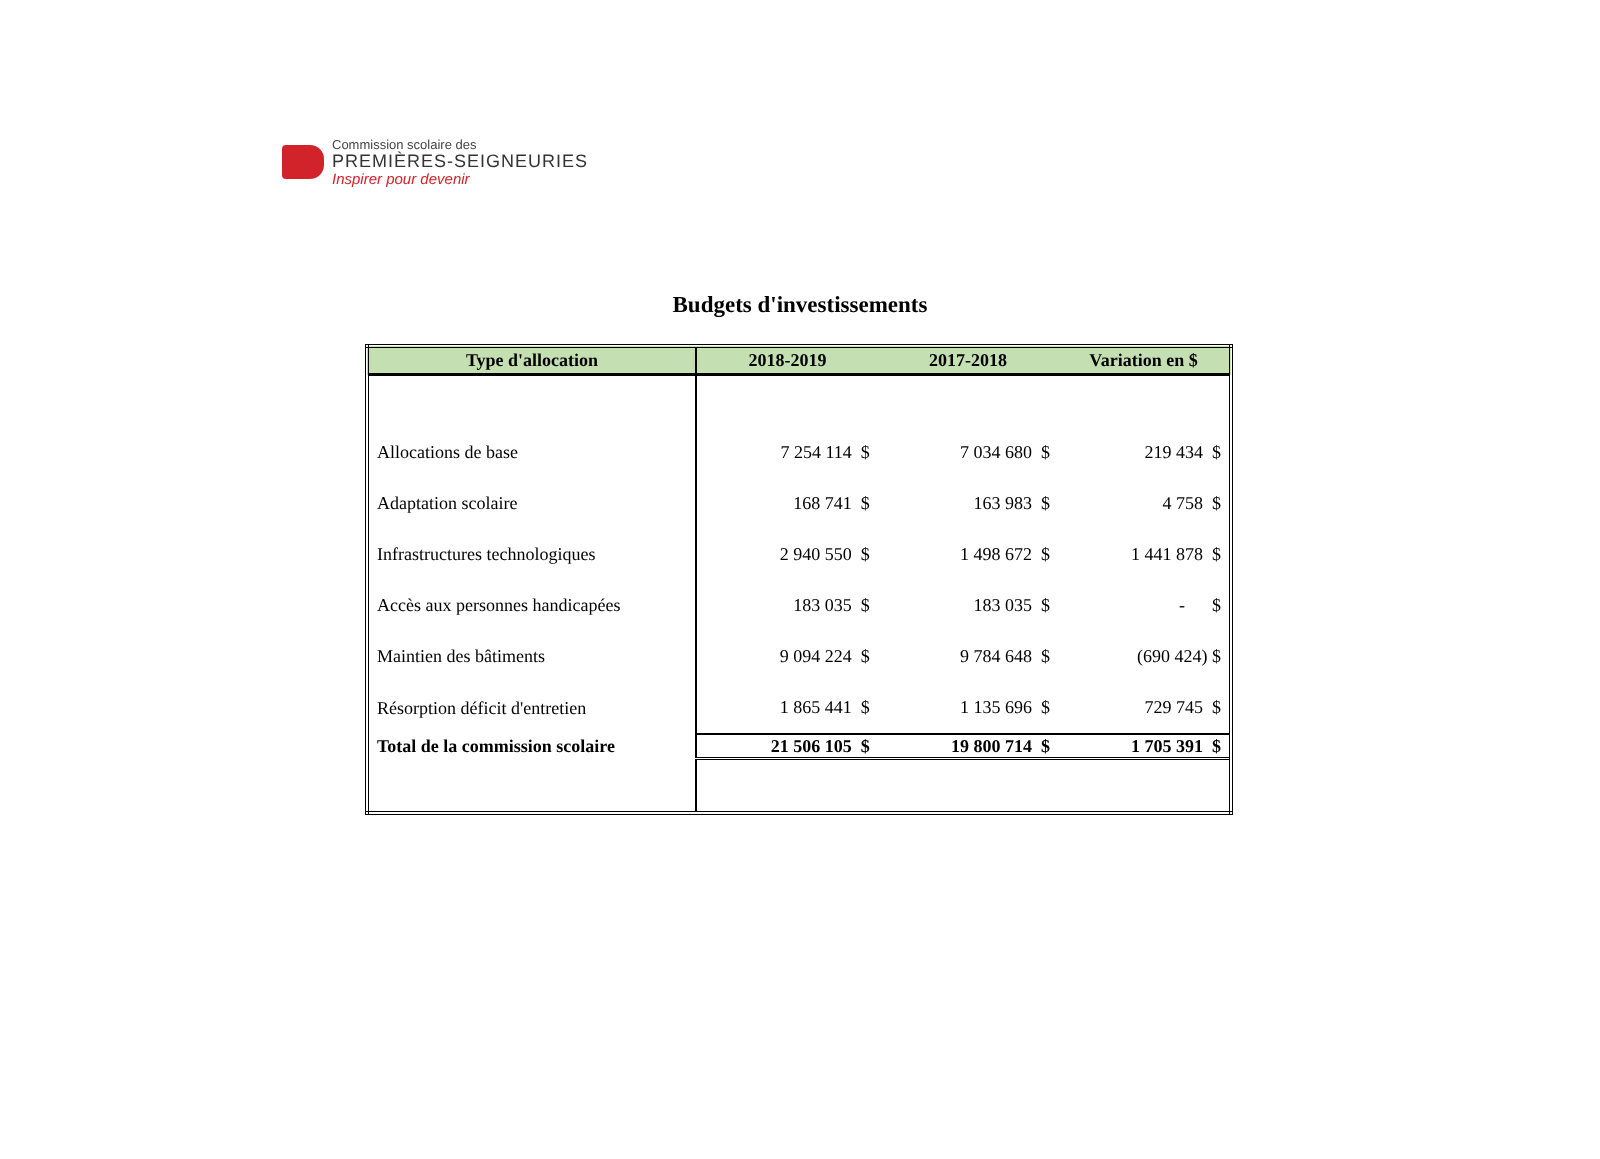Commission scolaire des
PREMIÈRES-SEIGNEURIES
Inspirer pour devenir
Budgets d'investissements
| Type d'allocation | 2018-2019 | 2017-2018 | Variation en $ |
| --- | --- | --- | --- |
| Allocations de base | 7 254 114 $ | 7 034 680 $ | 219 434 $ |
| Adaptation scolaire | 168 741 $ | 163 983 $ | 4 758 $ |
| Infrastructures technologiques | 2 940 550 $ | 1 498 672 $ | 1 441 878 $ |
| Accès aux personnes handicapées | 183 035 $ | 183 035 $ | - $ |
| Maintien des bâtiments | 9 094 224 $ | 9 784 648 $ | (690 424) $ |
| Résorption déficit d'entretien | 1 865 441 $ | 1 135 696 $ | 729 745 $ |
| Total de la commission scolaire | 21 506 105 $ | 19 800 714 $ | 1 705 391 $ |